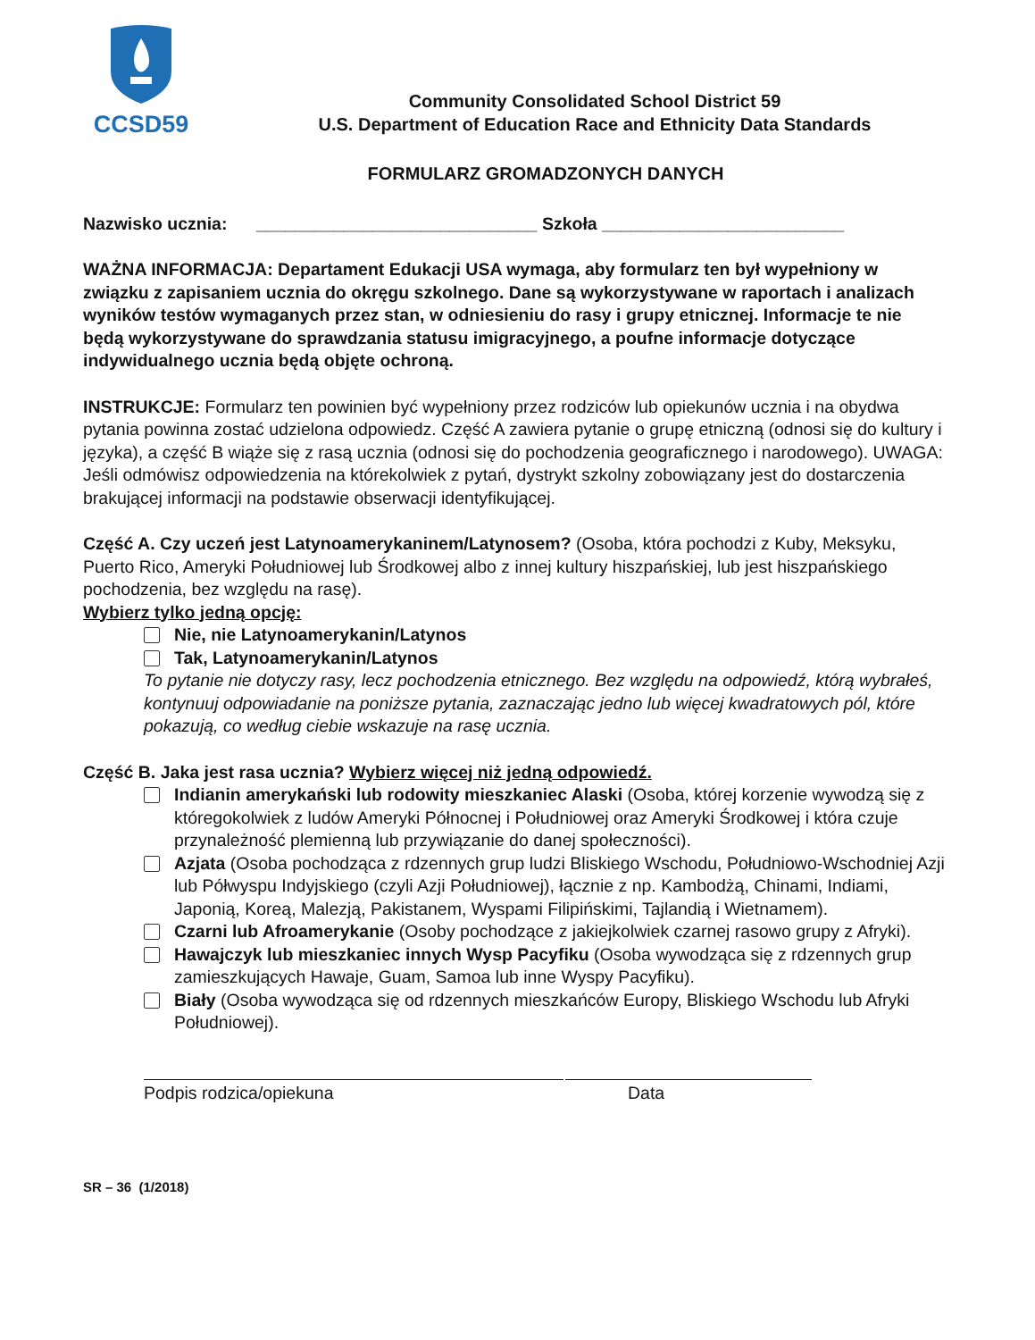CCSD59
Community Consolidated School District 59
U.S. Department of Education Race and Ethnicity Data Standards
FORMULARZ GROMADZONYCH DANYCH
Nazwisko ucznia: _____________________________ Szkoła _________________________
WAŻNA INFORMACJA: Departament Edukacji USA wymaga, aby formularz ten był wypełniony w związku z zapisaniem ucznia do okręgu szkolnego. Dane są wykorzystywane w raportach i analizach wyników testów wymaganych przez stan, w odniesieniu do rasy i grupy etnicznej. Informacje te nie będą wykorzystywane do sprawdzania statusu imigracyjnego, a poufne informacje dotyczące indywidualnego ucznia będą objęte ochroną.
INSTRUKCJE: Formularz ten powinien być wypełniony przez rodziców lub opiekunów ucznia i na obydwa pytania powinna zostać udzielona odpowiedz. Część A zawiera pytanie o grupę etniczną (odnosi się do kultury i języka), a część B wiąże się z rasą ucznia (odnosi się do pochodzenia geograficznego i narodowego). UWAGA: Jeśli odmówisz odpowiedzenia na którekolwiek z pytań, dystrykt szkolny zobowiązany jest do dostarczenia brakującej informacji na podstawie obserwacji identyfikującej.
Część A. Czy uczeń jest Latynoamerykaninem/Latynosem? (Osoba, która pochodzi z Kuby, Meksyku, Puerto Rico, Ameryki Południowej lub Środkowej albo z innej kultury hiszpańskiej, lub jest hiszpańskiego pochodzenia, bez względu na rasę).
Wybierz tylko jedną opcję:
Nie, nie Latynoamerykanin/Latynos
Tak, Latynoamerykanin/Latynos
To pytanie nie dotyczy rasy, lecz pochodzenia etnicznego. Bez względu na odpowiedź, którą wybrałeś, kontynuuj odpowiadanie na poniższe pytania, zaznaczając jedno lub więcej kwadratowych pól, które pokazują, co według ciebie wskazuje na rasę ucznia.
Część B. Jaka jest rasa ucznia? Wybierz więcej niż jedną odpowiedź.
Indianin amerykański lub rodowity mieszkaniec Alaski (Osoba, której korzenie wywodzą się z któregokolwiek z ludów Ameryki Północnej i Południowej oraz Ameryki Środkowej i która czuje przynależność plemienną lub przywiązanie do danej społeczności).
Azjata (Osoba pochodząca z rdzennych grup ludzi Bliskiego Wschodu, Południowo-Wschodniej Azji lub Półwyspu Indyjskiego (czyli Azji Południowej), łącznie z np. Kambodżą, Chinami, Indiami, Japonią, Koreą, Malezją, Pakistanem, Wyspami Filipińskimi, Tajlandią i Wietnamem).
Czarni lub Afroamerykanie (Osoby pochodzące z jakiejkolwiek czarnej rasowo grupy z Afryki).
Hawajczyk lub mieszkaniec innych Wysp Pacyfiku (Osoba wywodząca się z rdzennych grup zamieszkujących Hawaje, Guam, Samoa lub inne Wyspy Pacyfiku).
Biały (Osoba wywodząca się od rdzennych mieszkańców Europy, Bliskiego Wschodu lub Afryki Południowej).
Podpis rodzica/opiekuna Data
SR – 36 (1/2018)